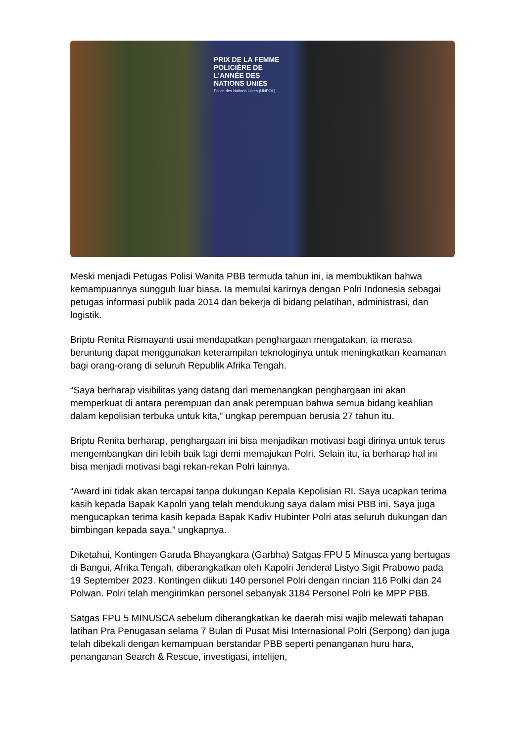PRIX DE LA FEMME
POLICIÈRE DE
L'ANNÉE DES
NATIONS UNIES
Police des Nations Unies (UNPOL)
Meski menjadi Petugas Polisi Wanita PBB termuda tahun ini, ia membuktikan bahwa kemampuannya sungguh luar biasa. Ia memulai karirnya dengan Polri Indonesia sebagai petugas informasi publik pada 2014 dan bekerja di bidang pelatihan, administrasi, dan logistik.
Briptu Renita Rismayanti usai mendapatkan penghargaan mengatakan, ia merasa beruntung dapat menggunakan keterampilan teknologinya untuk meningkatkan keamanan bagi orang-orang di seluruh Republik Afrika Tengah.
“Saya berharap visibilitas yang datang dari memenangkan penghargaan ini akan memperkuat di antara perempuan dan anak perempuan bahwa semua bidang keahlian dalam kepolisian terbuka untuk kita,” ungkap perempuan berusia 27 tahun itu.
Briptu Renita berharap, penghargaan ini bisa menjadikan motivasi bagi dirinya untuk terus mengembangkan diri lebih baik lagi demi memajukan Polri. Selain itu, ia berharap hal ini bisa menjadi motivasi bagi rekan-rekan Polri lainnya.
“Award ini tidak akan tercapai tanpa dukungan Kepala Kepolisian RI. Saya ucapkan terima kasih kepada Bapak Kapolri yang telah mendukung saya dalam misi PBB ini. Saya juga mengucapkan terima kasih kepada Bapak Kadiv Hubinter Polri atas seluruh dukungan dan bimbingan kepada saya,” ungkapnya.
Diketahui, Kontingen Garuda Bhayangkara (Garbha) Satgas FPU 5 Minusca yang bertugas di Bangui, Afrika Tengah, diberangkatkan oleh Kapolri Jenderal Listyo Sigit Prabowo pada 19 September 2023. Kontingen diikuti 140 personel Polri dengan rincian 116 Polki dan 24 Polwan. Polri telah mengirimkan personel sebanyak 3184 Personel Polri ke MPP PBB.
Satgas FPU 5 MINUSCA sebelum diberangkatkan ke daerah misi wajib melewati tahapan latihan Pra Penugasan selama 7 Bulan di Pusat Misi Internasional Polri (Serpong) dan juga telah dibekali dengan kemampuan berstandar PBB seperti penanganan huru hara, penanganan Search & Rescue, investigasi, intelijen,